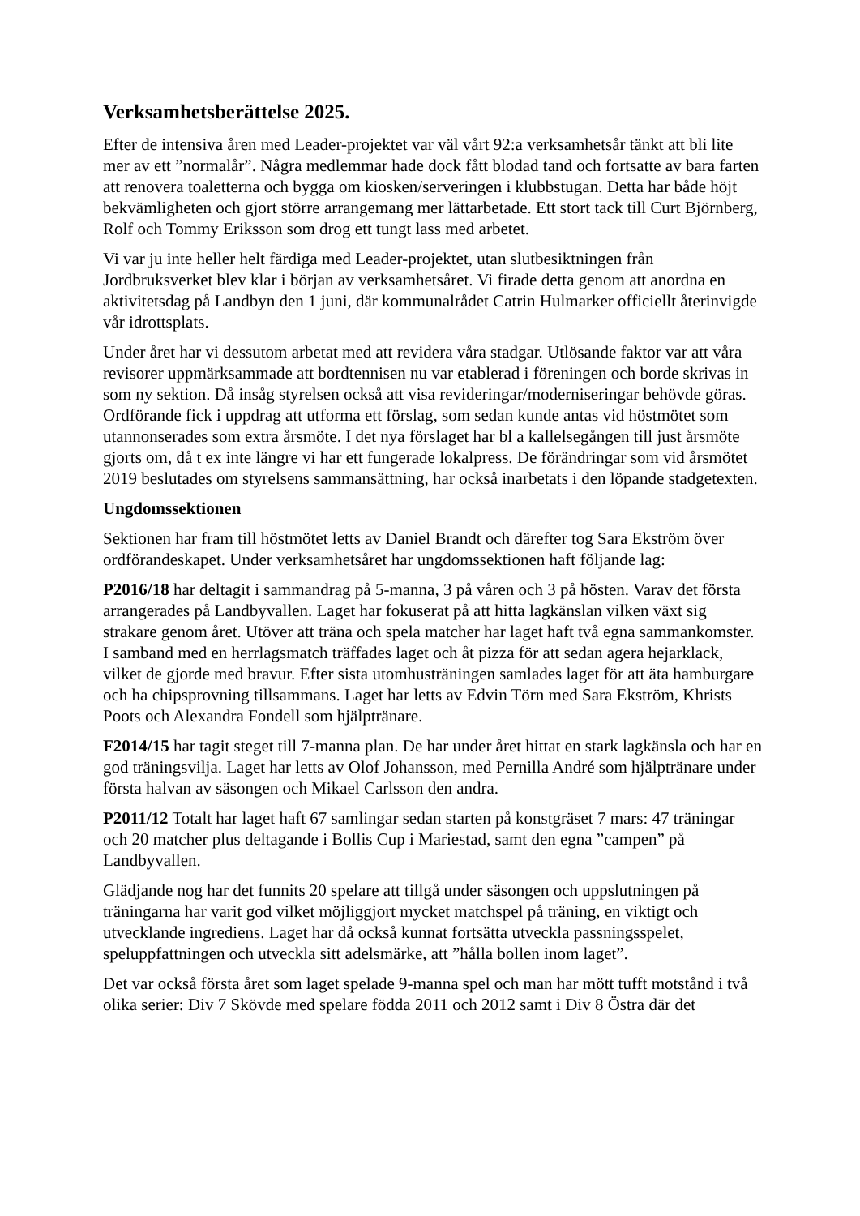Verksamhetsberättelse 2025.
Efter de intensiva åren med Leader-projektet var väl vårt 92:a verksamhetsår tänkt att bli lite mer av ett ”normalår”. Några medlemmar hade dock fått blodad tand och fortsatte av bara farten att renovera toaletterna och bygga om kiosken/serveringen i klubbstugan. Detta har både höjt bekvämligheten och gjort större arrangemang mer lättarbetade. Ett stort tack till Curt Björnberg, Rolf och Tommy Eriksson som drog ett tungt lass med arbetet.
Vi var ju inte heller helt färdiga med Leader-projektet, utan slutbesiktningen från Jordbruksverket blev klar i början av verksamhetsåret. Vi firade detta genom att anordna en aktivitetsdag på Landbyn den 1 juni, där kommunalrådet Catrin Hulmarker officiellt återinvigde vår idrottsplats.
Under året har vi dessutom arbetat med att revidera våra stadgar. Utlösande faktor var att våra revisorer uppmärksammade att bordtennisen nu var etablerad i föreningen och borde skrivas in som ny sektion. Då insåg styrelsen också att visa revideringar/moderniseringar behövde göras. Ordförande fick i uppdrag att utforma ett förslag, som sedan kunde antas vid höstmötet som utannonserades som extra årsmöte. I det nya förslaget har bl a kallelsegången till just årsmöte gjorts om, då t ex inte längre vi har ett fungerade lokalpress. De förändringar som vid årsmötet 2019 beslutades om styrelsens sammansättning, har också inarbetats i den löpande stadgetexten.
Ungdomssektionen
Sektionen har fram till höstmötet letts av Daniel Brandt och därefter tog Sara Ekström över ordförandeskapet. Under verksamhetsåret har ungdomssektionen haft följande lag:
P2016/18 har deltagit i sammandrag på 5-manna, 3 på våren och 3 på hösten. Varav det första arrangerades på Landbyvallen. Laget har fokuserat på att hitta lagkänslan vilken växt sig strakare genom året. Utöver att träna och spela matcher har laget haft två egna sammankomster. I samband med en herrlagsmatch träffades laget och åt pizza för att sedan agera hejarklack, vilket de gjorde med bravur. Efter sista utomhusträningen samlades laget för att äta hamburgare och ha chipsprovning tillsammans. Laget har letts av Edvin Törn med Sara Ekström, Khrists Poots och Alexandra Fondell som hjälptränare.
F2014/15 har tagit steget till 7-manna plan. De har under året hittat en stark lagkänsla och har en god träningsvilja. Laget har letts av Olof Johansson, med Pernilla André som hjälptränare under första halvan av säsongen och Mikael Carlsson den andra.
P2011/12 Totalt har laget haft 67 samlingar sedan starten på konstgräset 7 mars: 47 träningar och 20 matcher plus deltagande i Bollis Cup i Mariestad, samt den egna ”campen” på Landbyvallen.
Glädjande nog har det funnits 20 spelare att tillgå under säsongen och uppslutningen på träningarna har varit god vilket möjliggjort mycket matchspel på träning, en viktigt och utvecklande ingrediens. Laget har då också kunnat fortsätta utveckla passningsspelet, speluppfattningen och utveckla sitt adelsmärke, att ”hålla bollen inom laget”.
Det var också första året som laget spelade 9-manna spel och man har mött tufft motstånd i två olika serier: Div 7 Skövde med spelare födda 2011 och 2012 samt i Div 8 Östra där det